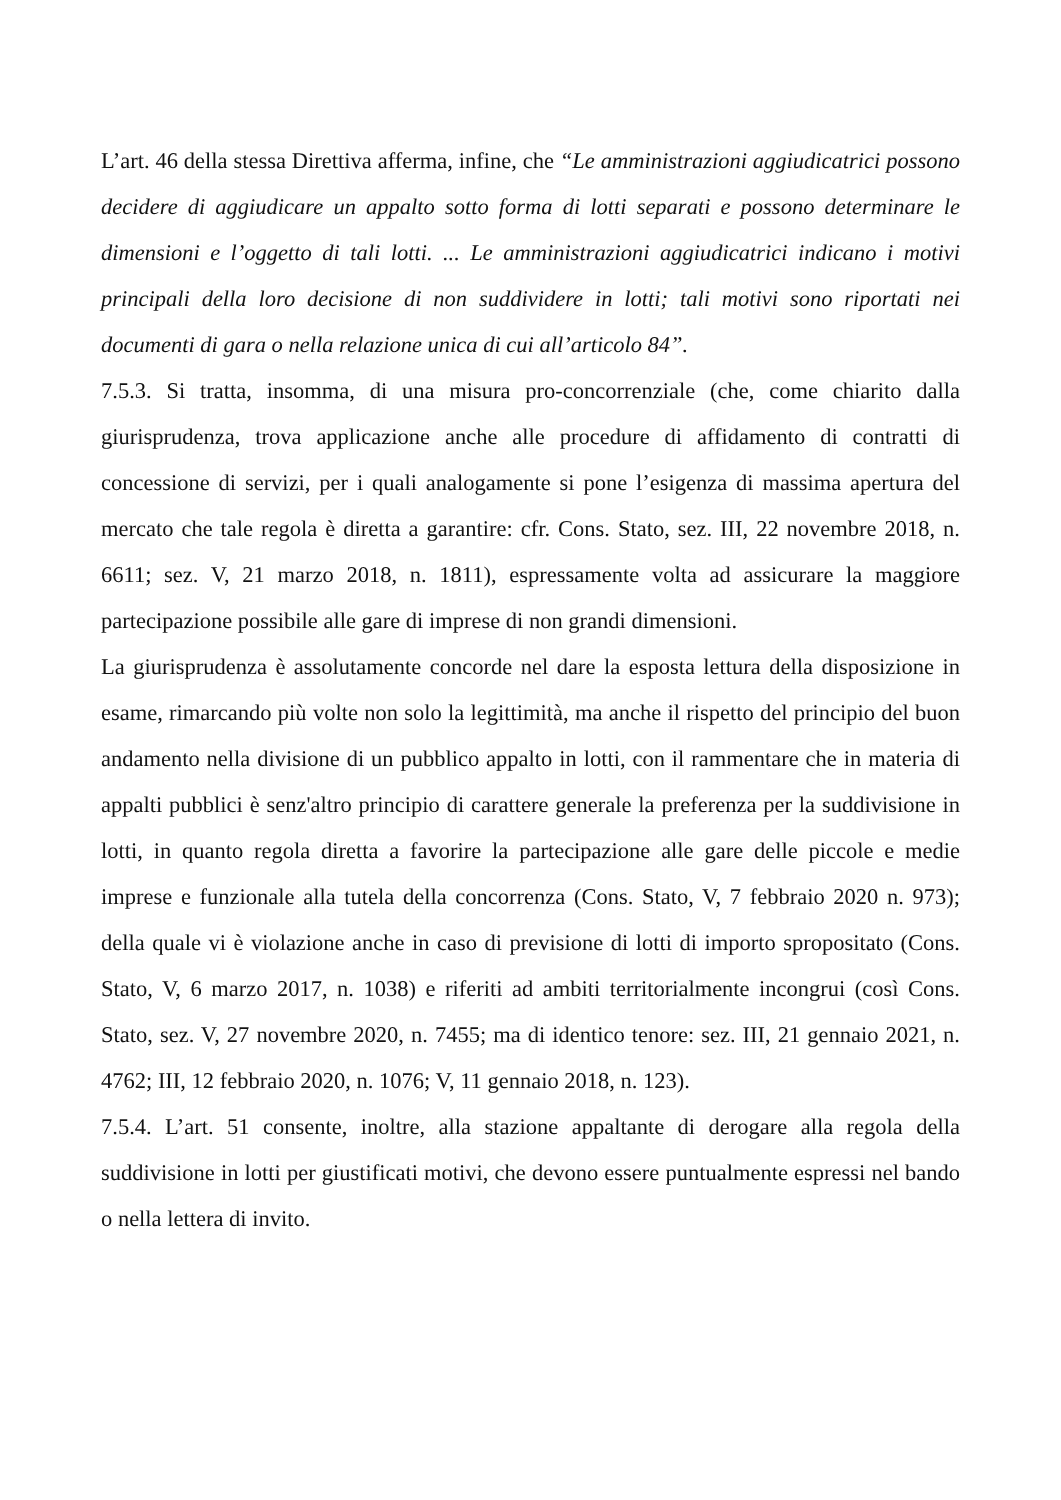L’art. 46 della stessa Direttiva afferma, infine, che “Le amministrazioni aggiudicatrici possono decidere di aggiudicare un appalto sotto forma di lotti separati e possono determinare le dimensioni e l’oggetto di tali lotti. ... Le amministrazioni aggiudicatrici indicano i motivi principali della loro decisione di non suddividere in lotti; tali motivi sono riportati nei documenti di gara o nella relazione unica di cui all’articolo 84”.
7.5.3. Si tratta, insomma, di una misura pro-concorrenziale (che, come chiarito dalla giurisprudenza, trova applicazione anche alle procedure di affidamento di contratti di concessione di servizi, per i quali analogamente si pone l’esigenza di massima apertura del mercato che tale regola è diretta a garantire: cfr. Cons. Stato, sez. III, 22 novembre 2018, n. 6611; sez. V, 21 marzo 2018, n. 1811), espressamente volta ad assicurare la maggiore partecipazione possibile alle gare di imprese di non grandi dimensioni.
La giurisprudenza è assolutamente concorde nel dare la esposta lettura della disposizione in esame, rimarcando più volte non solo la legittimità, ma anche il rispetto del principio del buon andamento nella divisione di un pubblico appalto in lotti, con il rammentare che in materia di appalti pubblici è senz'altro principio di carattere generale la preferenza per la suddivisione in lotti, in quanto regola diretta a favorire la partecipazione alle gare delle piccole e medie imprese e funzionale alla tutela della concorrenza (Cons. Stato, V, 7 febbraio 2020 n. 973); della quale vi è violazione anche in caso di previsione di lotti di importo spropositato (Cons. Stato, V, 6 marzo 2017, n. 1038) e riferiti ad ambiti territorialmente incongrui (così Cons. Stato, sez. V, 27 novembre 2020, n. 7455; ma di identico tenore: sez. III, 21 gennaio 2021, n. 4762; III, 12 febbraio 2020, n. 1076; V, 11 gennaio 2018, n. 123).
7.5.4. L’art. 51 consente, inoltre, alla stazione appaltante di derogare alla regola della suddivisione in lotti per giustificati motivi, che devono essere puntualmente espressi nel bando o nella lettera di invito.